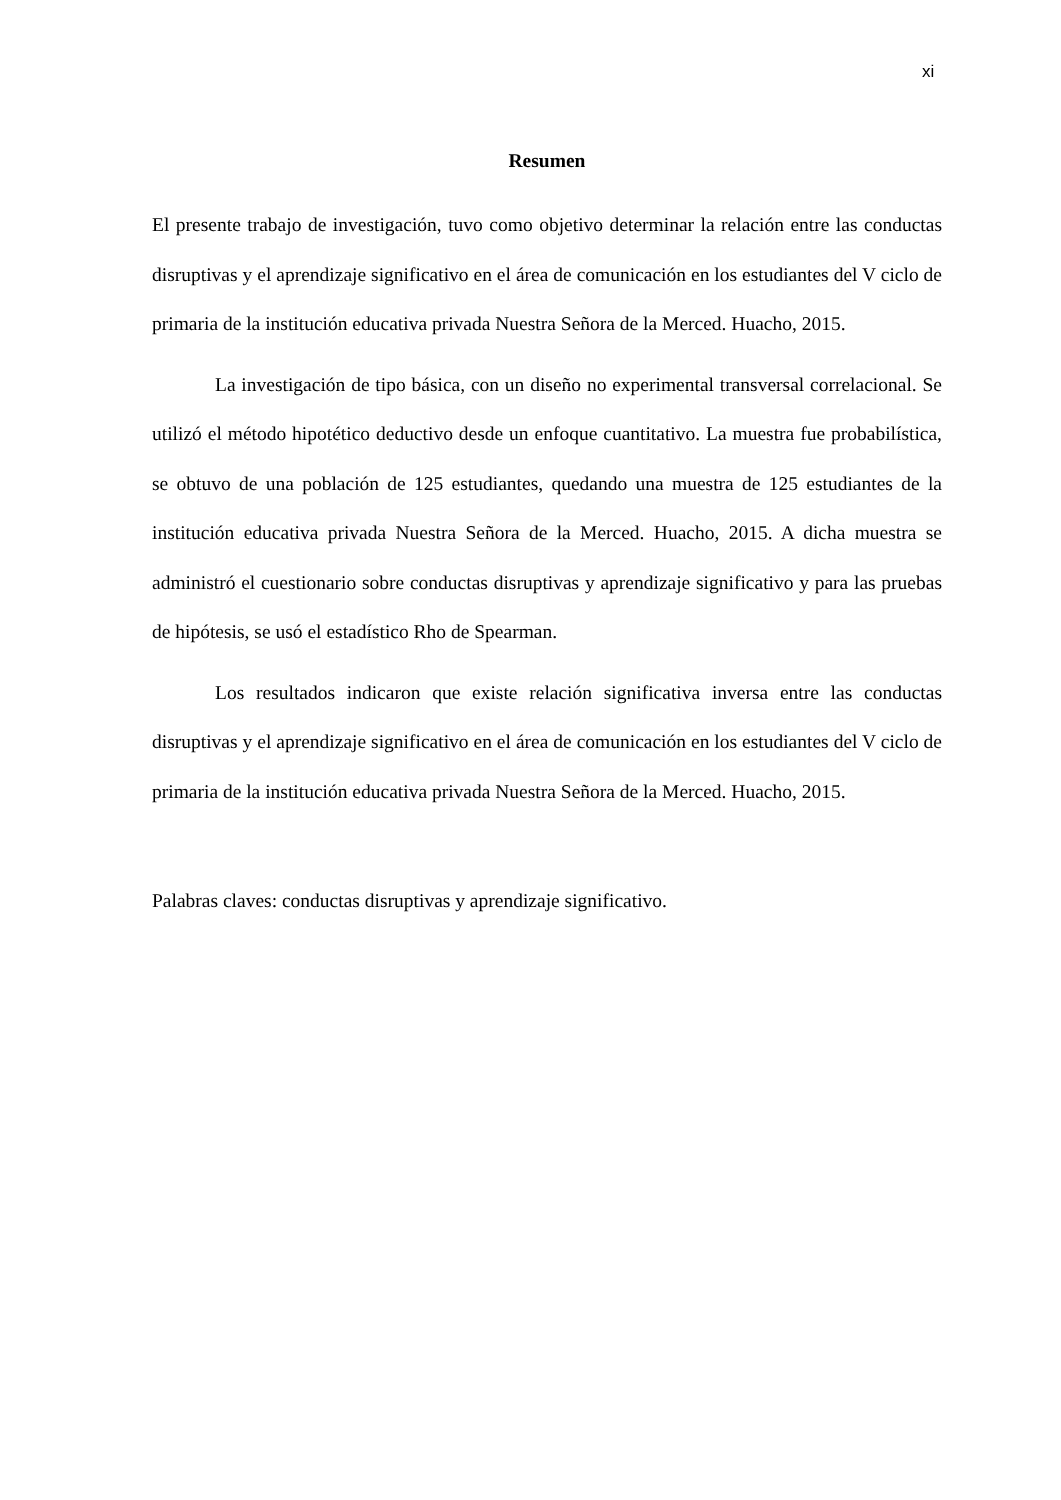xi
Resumen
El presente trabajo de investigación, tuvo como objetivo determinar la relación entre las conductas disruptivas y el aprendizaje significativo en el área de comunicación en los estudiantes del V ciclo de primaria de la institución educativa privada Nuestra Señora de la Merced. Huacho, 2015.
La investigación de tipo básica, con un diseño no experimental transversal correlacional. Se utilizó el método hipotético deductivo desde un enfoque cuantitativo. La muestra fue probabilística, se obtuvo de una población de 125 estudiantes, quedando una muestra de 125 estudiantes de la institución educativa privada Nuestra Señora de la Merced. Huacho, 2015. A dicha muestra se administró el cuestionario sobre conductas disruptivas y aprendizaje significativo y para las pruebas de hipótesis, se usó el estadístico Rho de Spearman.
Los resultados indicaron que existe relación significativa inversa entre las conductas disruptivas y el aprendizaje significativo en el área de comunicación en los estudiantes del V ciclo de primaria de la institución educativa privada Nuestra Señora de la Merced. Huacho, 2015.
Palabras claves: conductas disruptivas y aprendizaje significativo.